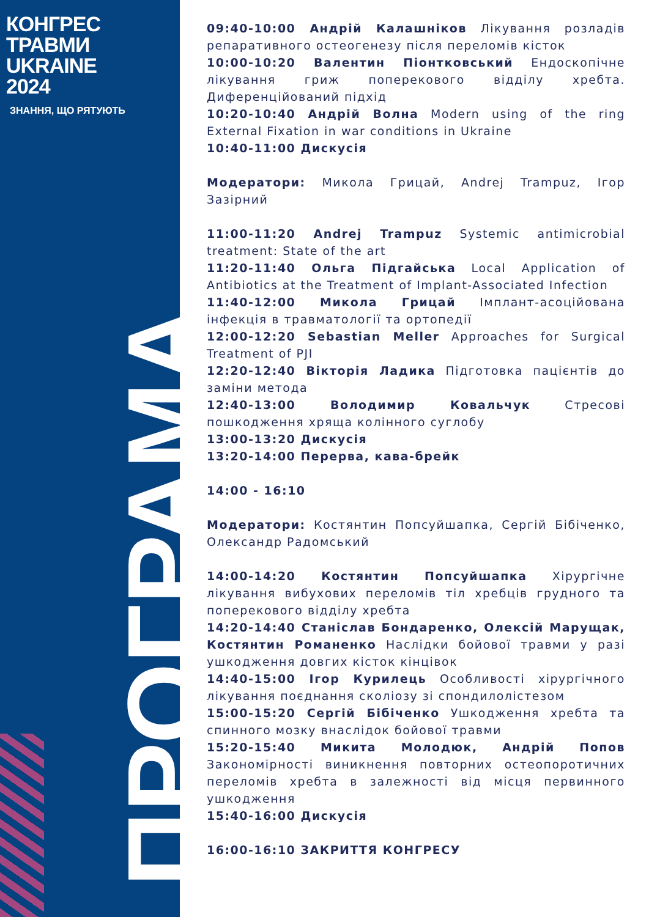КОНГРЕС
ТРАВМИ
UKRAINE
2024
ЗНАННЯ, ЩО РЯТУЮТЬ
ПРОГРАМА
09:40-10:00 Андрій Калашніков Лікування розладів репаративного остеогенезу після переломів кісток
10:00-10:20 Валентин Піонтковський Ендоскопічне лікування гриж поперекового відділу хребта. Диференційований підхід
10:20-10:40 Андрій Волна Modern using of the ring External Fixation in war conditions in Ukraine
10:40-11:00 Дискусія
Модератори: Микола Грицай, Andrej Trampuz, Ігор Зазірний
11:00-11:20 Andrej Trampuz Systemic antimicrobial treatment: State of the art
11:20-11:40 Ольга Підгайська Local Application of Antibiotics at the Treatment of Implant-Associated Infection
11:40-12:00 Микола Грицай Імплант-асоційована інфекція в травматології та ортопедії
12:00-12:20 Sebastian Meller Approaches for Surgical Treatment of PJI
12:20-12:40 Вікторія Ладика Підготовка пацієнтів до заміни метода
12:40-13:00 Володимир Ковальчук Стресові пошкодження хряща колінного суглобу
13:00-13:20 Дискусія
13:20-14:00 Перерва, кава-брейк
14:00 - 16:10
Модератори: Костянтин Попсуйшапка, Сергій Бібіченко, Олександр Радомський
14:00-14:20 Костянтин Попсуйшапка Хірургічне лікування вибухових переломів тіл хребців грудного та поперекового відділу хребта
14:20-14:40 Станіслав Бондаренко, Олексій Марущак, Костянтин Романенко Наслідки бойової травми у разі ушкодження довгих кісток кінцівок
14:40-15:00 Ігор Курилець Особливості хірургічного лікування поєднання сколіозу зі спондилолістезом
15:00-15:20 Сергій Бібіченко Ушкодження хребта та спинного мозку внаслідок бойової травми
15:20-15:40 Микита Молодюк, Андрій Попов Закономірності виникнення повторних остеопоротичних переломів хребта в залежності від місця первинного ушкодження
15:40-16:00 Дискусія
16:00-16:10 ЗАКРИТТЯ КОНГРЕСУ